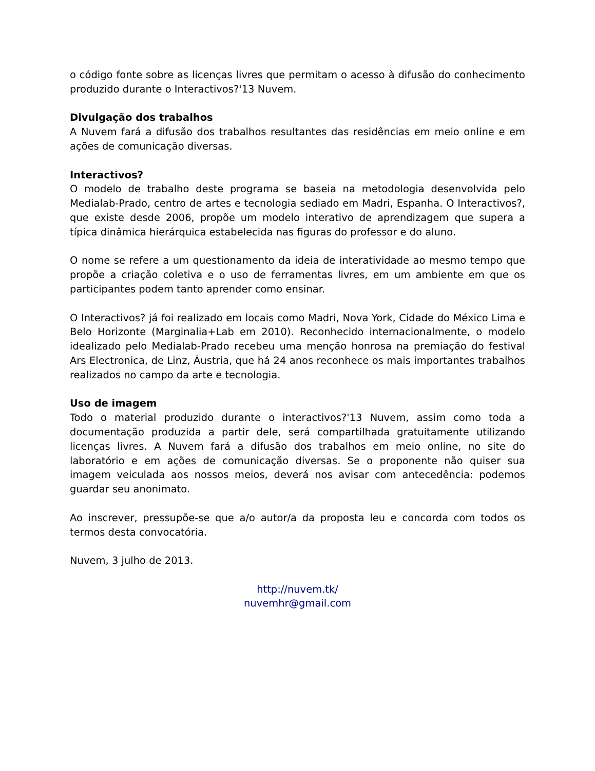o código fonte sobre as licenças livres que permitam o acesso à difusão do conhecimento produzido durante o Interactivos?'13 Nuvem.
Divulgação dos trabalhos
A Nuvem fará a difusão dos trabalhos resultantes das residências em meio online e em ações de comunicação diversas.
Interactivos?
O modelo de trabalho deste programa se baseia na metodologia desenvolvida pelo Medialab-Prado, centro de artes e tecnologia sediado em Madri, Espanha. O Interactivos?, que existe desde 2006, propõe um modelo interativo de aprendizagem que supera a típica dinâmica hierárquica estabelecida nas figuras do professor e do aluno.
O nome se refere a um questionamento da ideia de interatividade ao mesmo tempo que propõe a criação coletiva e o uso de ferramentas livres, em um ambiente em que os participantes podem tanto aprender como ensinar.
O Interactivos? já foi realizado em locais como Madri, Nova York, Cidade do México Lima e Belo Horizonte (Marginalia+Lab em 2010). Reconhecido internacionalmente, o modelo idealizado pelo Medialab-Prado recebeu uma menção honrosa na premiação do festival Ars Electronica, de Linz, Áustria, que há 24 anos reconhece os mais importantes trabalhos realizados no campo da arte e tecnologia.
Uso de imagem
Todo o material produzido durante o interactivos?'13 Nuvem, assim como toda a documentação produzida a partir dele, será compartilhada gratuitamente utilizando licenças livres. A Nuvem fará a difusão dos trabalhos em meio online, no site do laboratório e em ações de comunicação diversas. Se o proponente não quiser sua imagem veiculada aos nossos meios, deverá nos avisar com antecedência: podemos guardar seu anonimato.
Ao inscrever, pressupõe-se que a/o autor/a da proposta leu e concorda com todos os termos desta convocatória.
Nuvem, 3 julho de 2013.
http://nuvem.tk/
nuvemhr@gmail.com